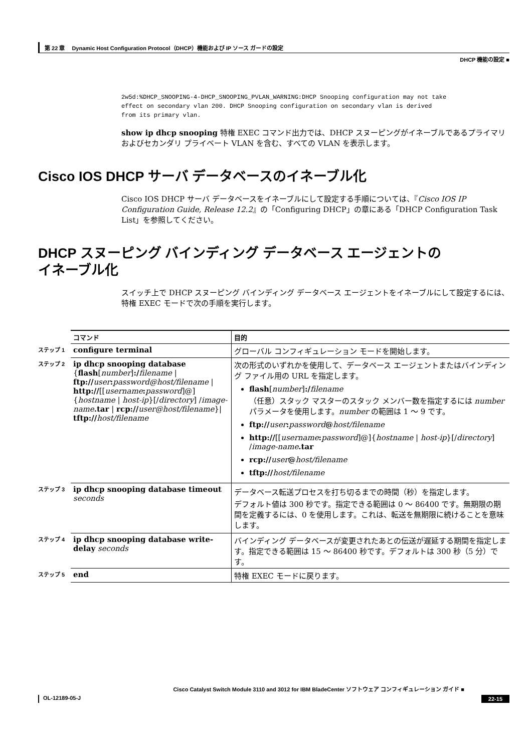第 22 章　 Dynamic Host Configuration Protocol（DHCP）機能および IP ソース ガードの設定
DHCP 機能の設定 ■
2w5d:%DHCP_SNOOPING-4-DHCP_SNOOPING_PVLAN_WARNING:DHCP Snooping configuration may not take
effect on secondary vlan 200. DHCP Snooping configuration on secondary vlan is derived
from its primary vlan.
show ip dhcp snooping 特権 EXEC コマンド出力では、DHCP スヌーピングがイネーブルであるプライマリおよびセカンダリ プライベート VLAN を含む、すべての VLAN を表示します。
Cisco IOS DHCP サーバ データベースのイネーブル化
Cisco IOS DHCP サーバ データベースをイネーブルにして設定する手順については、『Cisco IOS IP Configuration Guide, Release 12.2』の「Configuring DHCP」の章にある「DHCP Configuration Task List」を参照してください。
DHCP スヌーピング バインディング データベース エージェントの
イネーブル化
スイッチ上で DHCP スヌーピング バインディング データベース エージェントをイネーブルにして設定するには、特権 EXEC モードで次の手順を実行します。
| | コマンド | 目的 |
| ステップ 1 | configure terminal | グローバル コンフィギュレーション モードを開始します。 |
| ステップ 2 | ip dhcp snooping database { flash [ number ] :/ filename / ftp:// user : password@host/filename / http:// [[ username : password ]@]{ hostname / host-ip }[/ directory ] / image-name .tar / rcp:// user@host/filename }/ tftp:// host/filename | 次の形式のいずれかを使用して、データベース エージェントまたはバインディング ファイル用の URL を指定します。 flash [ number ] :/ filename （任意）スタック マスターのスタック メンバー数を指定するには number パラメータを使用します。 number の範囲は 1 ～ 9 です。 ftp:// user : password @ host/filename http:// [[ username : password ]@]{ hostname / host-ip }[/ directory ] / image-name .tar rcp:// user @ host/filename tftp:// host/filename |
| ステップ 3 | ip dhcp snooping database timeout seconds | データベース転送プロセスを打ち切るまでの時間（秒）を指定します。 デフォルト値は 300 秒です。指定できる範囲は 0 ～ 86400 です。無期限の期間を定義するには、0 を使用します。これは、転送を無期限に続けることを意味します。 |
| ステップ 4 | ip dhcp snooping database write-delay seconds | バインディング データベースが変更されたあとの伝送が遅延する期間を指定します。指定できる範囲は 15 ～ 86400 秒です。デフォルトは 300 秒（5 分）です。 |
| ステップ 5 | end | 特権 EXEC モードに戻ります。 |
Cisco Catalyst Switch Module 3110 and 3012 for IBM BladeCenter ソフトウェア コンフィギュレーション ガイド ■
OL-12189-05-J 22-15